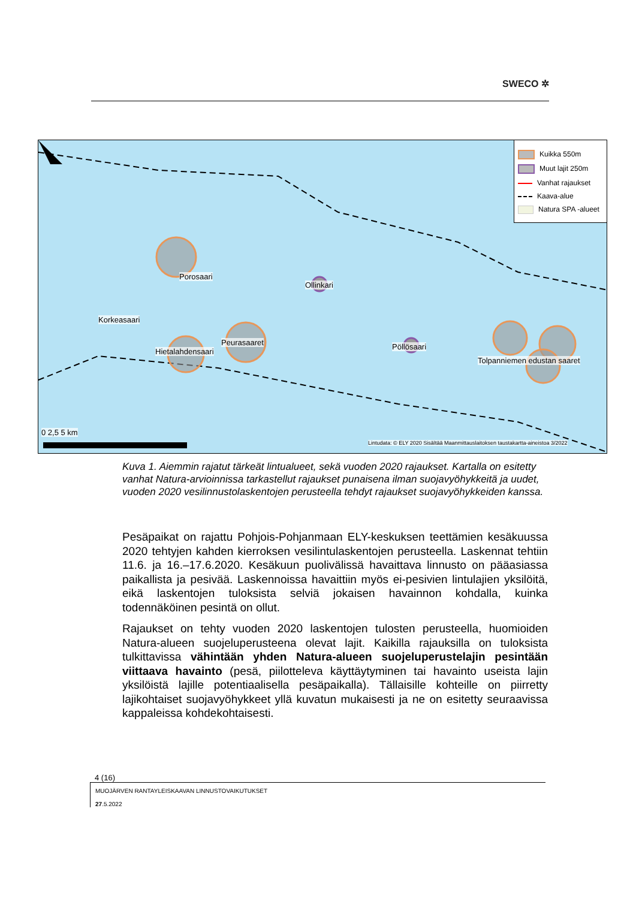SWECO ✲
Kuikka 550m
Muut lajit 250m
Vanhat rajaukset
Kaava-alue
Natura SPA -alueet
Porosaari
Ollinkari
Korkeasaari
Peurasaaret
Hietalahdensaari
Pöllösaari
Tolpanniemen edustan saaret
Lintudata: © ELY 2020 Sisältää Maanmittauslaitoksen taustakartta-aineistoa 3/2022
0 2,5 5 km
Kuva 1. Aiemmin rajatut tärkeät lintualueet, sekä vuoden 2020 rajaukset. Kartalla on esitetty vanhat Natura-arvioinnissa tarkastellut rajaukset punaisena ilman suojavyöhykkeitä ja uudet, vuoden 2020 vesilinnustolaskentojen perusteella tehdyt rajaukset suojavyöhykkeiden kanssa.
Pesäpaikat on rajattu Pohjois-Pohjanmaan ELY-keskuksen teettämien kesäkuussa 2020 tehtyjen kahden kierroksen vesilintulaskentojen perusteella. Laskennat tehtiin 11.6. ja 16.–17.6.2020. Kesäkuun puolivälissä havaittava linnusto on pääasiassa paikallista ja pesivää. Laskennoissa havaittiin myös ei-pesivien lintulajien yksilöitä, eikä laskentojen tuloksista selviä jokaisen havainnon kohdalla, kuinka todennäköinen pesintä on ollut.
Rajaukset on tehty vuoden 2020 laskentojen tulosten perusteella, huomioiden Natura-alueen suojeluperusteena olevat lajit. Kaikilla rajauksilla on tuloksista tulkittavissa vähintään yhden Natura-alueen suojeluperustelajin pesintään viittaava havainto (pesä, piilotteleva käyttäytyminen tai havainto useista lajin yksilöistä lajille potentiaalisella pesäpaikalla). Tällaisille kohteille on piirretty lajikohtaiset suojavyöhykkeet yllä kuvatun mukaisesti ja ne on esitetty seuraavissa kappaleissa kohdekohtaisesti.
4 (16)
MUOJÄRVEN RANTAYLEISKAAVAN LINNUSTOVAIKUTUKSET
27.5.2022